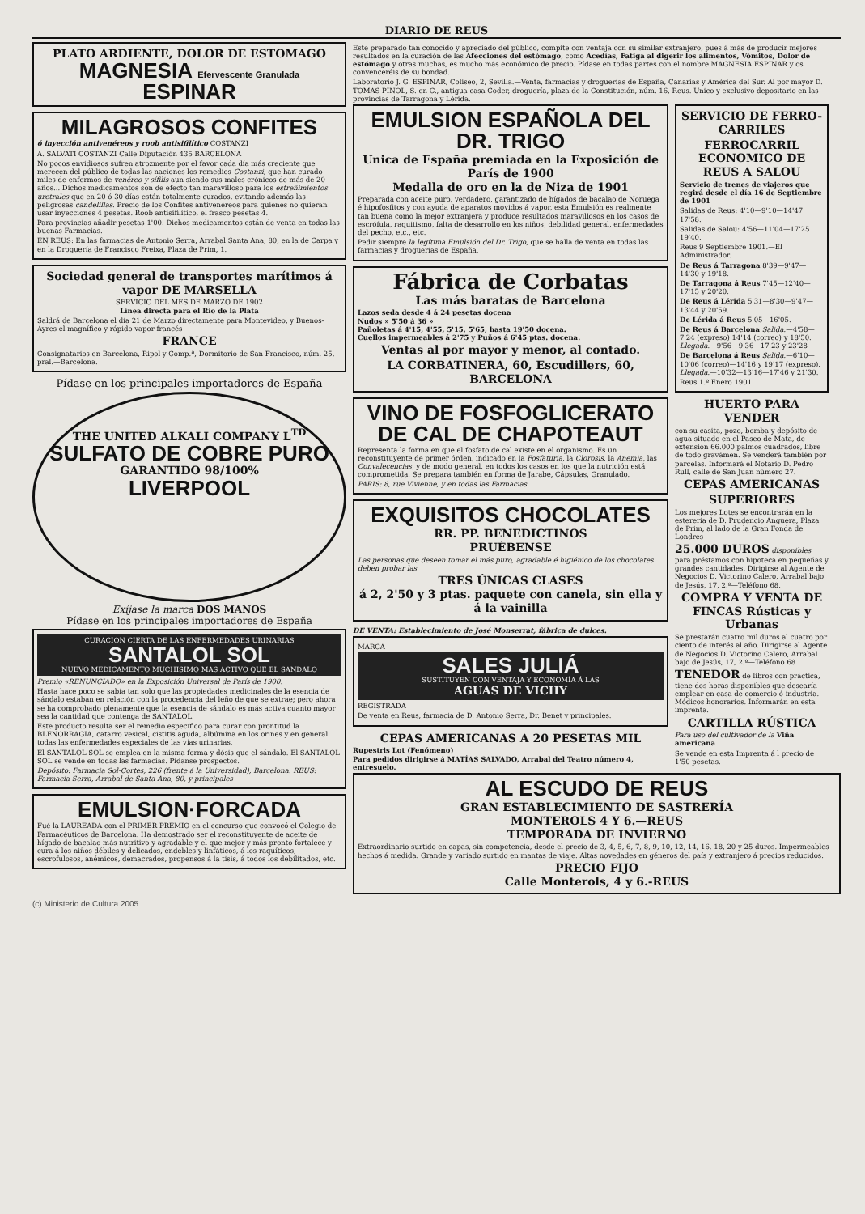DIARIO DE REUS
PLATO ARDIENTE, DOLOR DE ESTOMAGO
MAGNESIA Efervescente Granulada ESPINAR
MILAGROSOS CONFITES
ó inyección antivenéreos y roob antisifilítico COSTANZI
A. SALVATI COSTANZI Calle Diputación 435 BARCELONA
No pocos envidiosos sufren atrozmente por el favor cada día más creciente que merecen del público de todas las naciones los remedios Costanzi, que han curado miles de enfermos de venéreo y sífilis aun siendo sus males crónicos de más de 20 años... Dichos medicamentos son de efecto tan maravilloso para los estreñimientos uretrales que en 20 ó 30 días están totalmente curados, evitando además las peligrosas candelillas. Precio de los Confites antivenéreos para quienes no quieran usar inyecciones 4 pesetas. Roob antisifilítico, el frasco pesetas 4.
Para provincias añadir pesetas 1'00. Dichos medicamentos están de venta en todas las buenas Farmacias.
EN REUS: En las farmacias de Antonio Serra, Arrabal Santa Ana, 80, en la de Carpa y en la Droguería de Francisco Freixa, Plaza de Prim, 1.
Sociedad general de transportes marítimos á vapor DE MARSELLA
SERVICIO DEL MES DE MARZO DE 1902
Línea directa para el Río de la Plata
Saldrá de Barcelona el día 21 de Marzo directamente para Montevideo, y Buenos-Ayres el magnífico y rápido vapor francés
FRANCE
Consignatarios en Barcelona, Ripol y Comp.ª, Dormitorio de San Francisco, núm. 25, pral.—Barcelona.
Pídase en los principales importadores de España
THE UNITED ALKALI COMPANY L<sup>TD</sup>
SULFATO DE COBRE PURO
GARANTIDO 98/100%
LIVERPOOL
Exíjase la marca DOS MANOS
Pídase en los principales importadores de España
CURACION CIERTA DE LAS ENFERMEDADES URINARIAS
SANTALOL SOL
NUEVO MEDICAMENTO MUCHISIMO MAS ACTIVO QUE EL SANDALO
Premio «RENUNCIADO» en la Exposición Universal de París de 1900.
Hasta hace poco se sabía tan solo que las propiedades medicinales de la esencia de sándalo estaban en relación con la procedencia del leño de que se extrae; pero ahora se ha comprobado plenamente que la esencia de sándalo es más activa cuanto mayor sea la cantidad que contenga de SANTALOL.
Este producto resulta ser el remedio específico para curar con prontitud la BLENORRAGIA, catarro vesical, cistitis aguda, albúmina en los orines y en general todas las enfermedades especiales de las vías urinarias.
El SANTALOL SOL se emplea en la misma forma y dósis que el sándalo. El SANTALOL SOL se vende en todas las farmacias. Pídanse prospectos.
Depósito: Farmacia Sol-Cortes, 226 (frente á la Universidad), Barcelona. REUS: Farmacia Serra, Arrabal de Santa Ana, 80, y principales
EMULSION·FORCADA
Fué la LAUREADA con el PRIMER PREMIO en el concurso que convocó el Colegio de Farmacéuticos de Barcelona. Ha demostrado ser el reconstituyente de aceite de hígado de bacalao más nutritivo y agradable y el que mejor y más pronto fortalece y cura á los niños débiles y delicados, endebles y linfáticos, á los raquíticos, escrofulosos, anémicos, demacrados, propensos á la tisis, á todos los debilitados, etc.
Este preparado tan conocido y apreciado del público, compite con ventaja con su similar extranjero, pues á más de producir mejores resultados en la curación de las Afecciones del estómago, como Acedías, Fatiga al digerir los alimentos, Vómitos, Dolor de estómago y otras muchas, es mucho más económico de precio. Pídase en todas partes con el nombre MAGNESIA ESPINAR y os convenceréis de su bondad.
Laboratorio J. G. ESPINAR, Coliseo, 2, Sevilla.—Venta, farmacias y droguerías de España, Canarias y América del Sur. Al por mayor D. TOMAS PIÑOL, S. en C., antigua casa Coder, droguería, plaza de la Constitución, núm. 16, Reus. Unico y exclusivo depositario en las provincias de Tarragona y Lérida.
EMULSION ESPAÑOLA DEL DR. TRIGO
Unica de España premiada en la Exposición de París de 1900
Medalla de oro en la de Niza de 1901
Preparada con aceite puro, verdadero, garantizado de hígados de bacalao de Noruega é hipofosfitos y con ayuda de aparatos movidos á vapor, esta Emulsión es realmente tan buena como la mejor extranjera y produce resultados maravillosos en los casos de escrófula, raquitismo, falta de desarrollo en los niños, debilidad general, enfermedades del pecho, etc., etc.
Pedir siempre la legítima Emulsión del Dr. Trigo, que se halla de venta en todas las farmacias y droguerías de España.
Fábrica de Corbatas
Las más baratas de Barcelona
Lazos seda desde 4 á 24 pesetas docena
Nudos » 5'50 á 36 »
Pañoletas á 4'15, 4'55, 5'15, 5'65, hasta 19'50 docena.
Cuellos impermeables á 2'75 y Puños á 6'45 ptas. docena.
Ventas al por mayor y menor, al contado.
LA CORBATINERA, 60, Escudillers, 60, BARCELONA
VINO DE FOSFOGLICERATO DE CAL DE CHAPOTEAUT
Representa la forma en que el fosfato de cal existe en el organismo. Es un reconstituyente de primer órden, indicado en la Fosfaturia, la Clorosis, la Anemia, las Convalecencias, y de modo general, en todos los casos en los que la nutrición está comprometida. Se prepara también en forma de Jarabe, Cápsulas, Granulado.
PARIS: 8, rue Vivienne, y en todas las Farmacias.
EXQUISITOS CHOCOLATES
RR. PP. BENEDICTINOS
PRUÉBENSE
Las personas que deseen tomar el más puro, agradable é higiénico de los chocolates deben probar las
TRES ÚNICAS CLASES
á 2, 2'50 y 3 ptas. paquete con canela, sin ella y á la vainilla
DE VENTA: Establecimiento de José Monserrat, fábrica de dulces.
MARCA
SALES JULIÁ
SUSTITUYEN CON VENTAJA Y ECONOMÍA Á LAS
AGUAS DE VICHY
REGISTRADA
De venta en Reus, farmacia de D. Antonio Serra, Dr. Benet y principales.
CEPAS AMERICANAS A 20 PESETAS MIL
Rupestris Lot (Fenómeno)
Para pedidos dirigirse á MATÍAS SALVADO, Arrabal del Teatro número 4, entresuelo.
SERVICIO DE FERRO-CARRILES
FERROCARRIL ECONOMICO DE REUS A SALOU
Servicio de trenes de viajeros que regirá desde el día 16 de Septiembre de 1901
Salidas de Reus: 4'10—9'10—14'47 17'58.
Salidas de Salou: 4'56—11'04—17'25 19'40.
Reus 9 Septiembre 1901.—El Administrador.
De Reus á Tarragona 8'39—9'47—14'30 y 19'18.
De Tarragona á Reus 7'45—12'40—17'15 y 20'20.
De Reus á Lérida 5'31—8'30—9'47—13'44 y 20'59.
De Lérida á Reus 5'05—16'05.
De Reus á Barcelona Salida.—4'58—7'24 (expreso) 14'14 (correo) y 18'50. Llegada.—9'56—9'36—17'23 y 23'28
De Barcelona á Reus Salida.—6'10—10'06 (correo)—14'16 y 19'17 (expreso). Llegada.—10'32—13'16—17'46 y 21'30.
Reus 1.º Enero 1901.
HUERTO PARA VENDER
con su casita, pozo, bomba y depósito de agua situado en el Paseo de Mata, de extensión 66.000 palmos cuadrados, libre de todo gravámen. Se venderá también por parcelas. Informará el Notario D. Pedro Rull, calle de San Juan número 27.
CEPAS AMERICANAS
SUPERIORES
Los mejores Lotes se encontrarán en la estereria de D. Prudencio Anguera, Plaza de Prim, al lado de la Gran Fonda de Londres
25.000 DUROS disponibles para préstamos con hipoteca en pequeñas y grandes cantidades. Dirigirse al Agente de Negocios D. Victorino Calero, Arrabal bajo de Jesús, 17, 2.º—Teléfono 68.
COMPRA Y VENTA DE FINCAS Rústicas y Urbanas
Se prestarán cuatro mil duros al cuatro por ciento de interés al año. Dirigirse al Agente de Negocios D. Victorino Calero, Arrabal bajo de Jesús, 17, 2.º—Teléfono 68
TENEDOR de libros con práctica, tiene dos horas disponibles que desearía emplear en casa de comercio ó industria. Módicos honorarios. Informarán en esta imprenta.
CARTILLA RÚSTICA
Para uso del cultivador de la Viña americana
Se vende en esta Imprenta á l precio de 1'50 pesetas.
AL ESCUDO DE REUS
GRAN ESTABLECIMIENTO DE SASTRERÍA
MONTEROLS 4 Y 6.—REUS
TEMPORADA DE INVIERNO
Extraordinario surtido en capas, sin competencia, desde el precio de 3, 4, 5, 6, 7, 8, 9, 10, 12, 14, 16, 18, 20 y 25 duros. Impermeables hechos á medida. Grande y variado surtido en mantas de viaje. Altas novedades en géneros del país y extranjero á precios reducidos.
PRECIO FIJO
Calle Monterols, 4 y 6.-REUS
(c) Ministerio de Cultura 2005